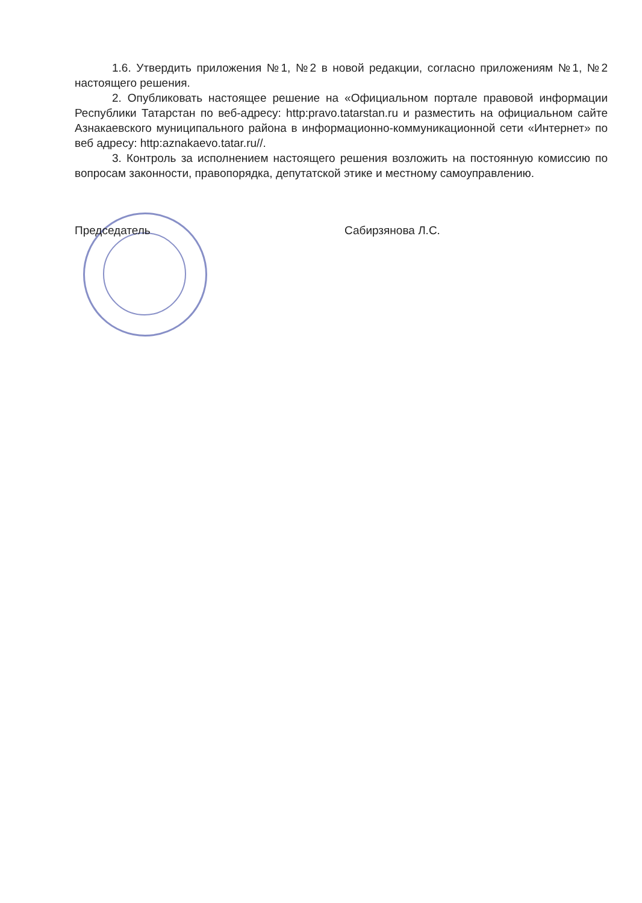1.6. Утвердить приложения №1, №2 в новой редакции, согласно приложениям №1, №2 настоящего решения.
2. Опубликовать настоящее решение на «Официальном портале правовой информации Республики Татарстан по веб-адресу: http:pravo.tatarstan.ru и разместить на официальном сайте Азнакаевского муниципального района в информационно-коммуникационной сети «Интернет» по веб адресу: http:aznakaevo.tatar.ru//.
3. Контроль за исполнением настоящего решения возложить на постоянную комиссию по вопросам законности, правопорядка, депутатской этике и местному самоуправлению.
Председатель Сабирзянова Л.С.